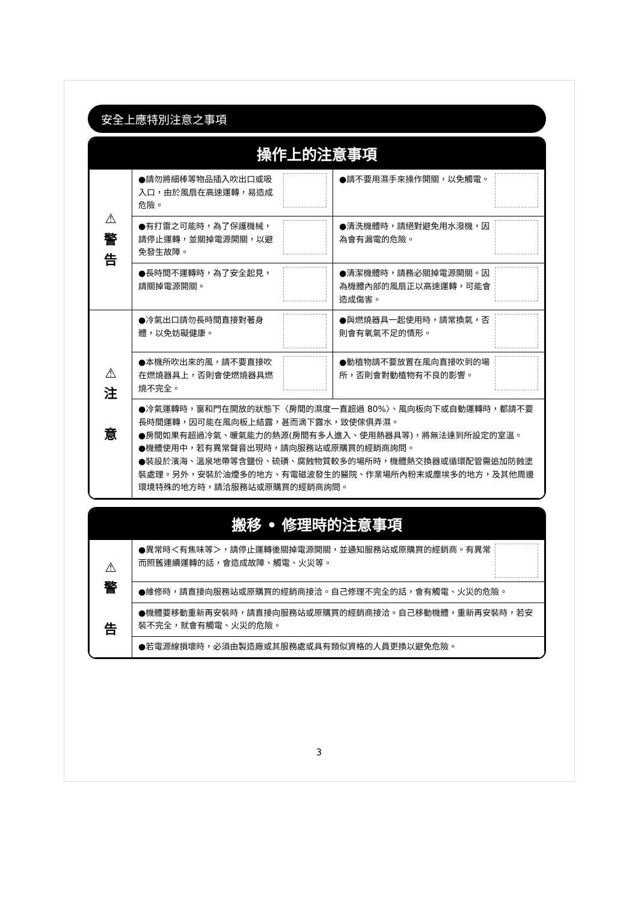安全上應特別注意之事項
操作上的注意事項
| ⚠ 警 告 | ●請勿將細棒等物品插入吹出口或吸入口，由於風扇在高速運轉，易造成危險。 | ●請不要用濕手來操作開關，以免觸電。 |
| | ●有打雷之可能時，為了保護機械，請停止運轉，並關掉電源開關，以避免發生故障。 | ●清洗機體時，請絕對避免用水潑機，因為會有漏電的危險。 |
| | ●長時間不運轉時，為了安全起見，請關掉電源開關。 | ●清潔機體時，請務必關掉電源開關。因為機體內部的風扇正以高速運轉，可能會造成傷害。 |
| ⚠ 注 意 | ●冷氣出口請勿長時間直接對著身體，以免妨礙健康。 | ●與燃燒器具一起使用時，請常換氣，否則會有氧氣不足的情形。 |
| | ●本機所吹出來的風，請不要直接吹在燃燒器具上，否則會使燃燒器具燃燒不完全。 | ●動植物請不要放置在風向直接吹到的場所，否則會對動植物有不良的影響。 |
| | ●冷氣運轉時，窗和門在開放的狀態下〈房間的濕度一直超過 80%〉、風向板向下或自動運轉時，都請不要長時間運轉，因可能在風向板上結露，甚而滴下露水，致使傢俱弄濕。 ●房間如果有超過冷氣、暖氣能力的熱源(房間有多人進入、使用熱器具等)，將無法達到所設定的室溫。 ●機體使用中，若有異常聲音出現時，請向服務站或原購買的經銷商詢問。 ●裝設於濱海、溫泉地帶等含鹽份、硫磺、腐蝕物質較多的場所時，機體熱交換器或循環配管需追加防蝕塗裝處理。另外，安裝於油煙多的地方、有電磁波發生的醫院、作業場所內粉末或塵埃多的地方，及其他周邊環境特殊的地方時，請洽服務站或原購買的經銷商詢問。 | |
搬移 • 修理時的注意事項
| ⚠ 警 告 | ●異常時＜有焦味等＞，請停止運轉後關掉電源開關，並通知服務站或原購買的經銷商。有異常而照舊連續運轉的話，會造成故障、觸電、火災等。 |
| | ●維修時，請直接向服務站或原購買的經銷商接洽。自己修理不完全的話，會有觸電、火災的危險。 |
| | ●機體要移動重新再安裝時，請直接向服務站或原購買的經銷商接洽。自己移動機體，重新再安裝時，若安裝不完全，就會有觸電、火災的危險。 |
| | ●若電源線損壞時，必須由製造廠或其服務處或具有類似資格的人員更換以避免危險。 |
3